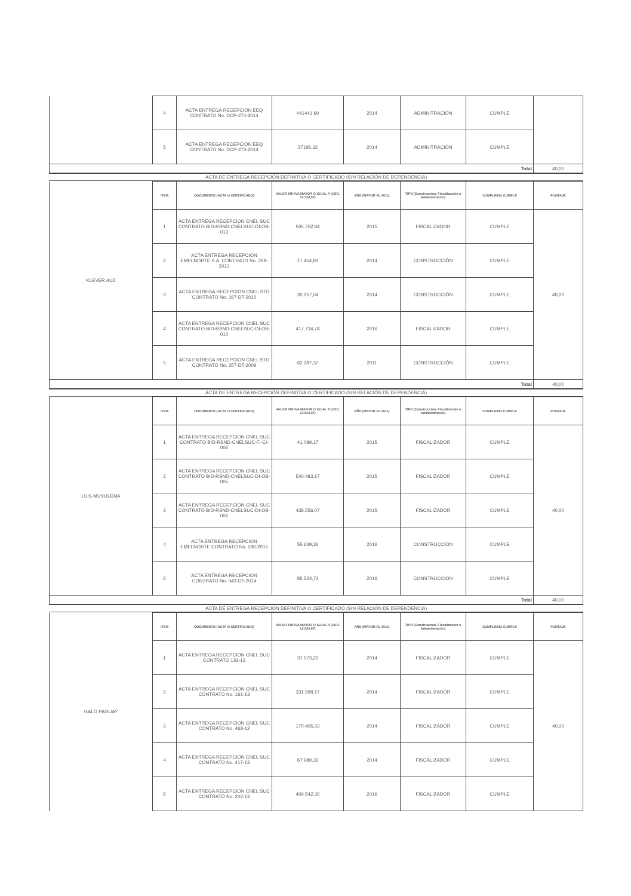| | 4 | ACTA ENTREGA RECEPCION EEQ CONTRATO No. DCP-274-2014 | 441441,60 | 2014 | ADMINITRACIÓN | CUMPLE | |
| | 5 | ACTA ENTREGA RECEPCION EEQ CONTRATO No. DCP-273-2014 | 37196,32 | 2014 | ADMINITRACIÓN | CUMPLE | |
| Total | | | | | | | 40,00 |
ACTA DE ENTREGA RECEPCIÓN DEFINITIVA O CERTIFICADO (SIN RELACIÓN DE DEPENDENCIA)
| KLEVER AUZ | ITEM | DOCUMENTO (ACTA O CERTIFICADO) | VALOR SIN IVA MAYOR O IGUAL A (USD. 12.524,07) | AÑO (MAYOR AL 2011) | TIPO (Construcción, Fiscalización o Administración) | CUMPLE/NO CUMPLE | PUNTAJE |
| | 1 | ACTA ENTREGA RECEPCION CNEL SUC CONTRATO BID-RSND-CNELSUC-DI-OB-013 | 505.752,84 | 2015 | FISCALIZADOR | CUMPLE | 40,00 |
| | 2 | ACTA ENTREGA RECEPCION EMELNORTE S.A. CONTRATO No. 269-2013 | 17.454,83 | 2014 | CONSTRUCCIÓN | CUMPLE | |
| | 3 | ACTA ENTREGA RECEPCION CNEL STD CONTRATO No. 167-DT-2010 | 30.057,04 | 2014 | CONSTRUCCIÓN | CUMPLE | |
| | 4 | ACTA ENTREGA RECEPCION CNEL SUC CONTRATO BID-RSND-CNELSUC-DI-OB-010 | 417.734,74 | 2016 | FISCALIZADOR | CUMPLE | |
| | 5 | ACTA ENTREGA RECEPCION CNEL STD CONTRATO No. 257-DT-2009 | 62.287,37 | 2011 | CONSTRUCCIÓN | CUMPLE | |
| Total | | | | | | | 40,00 |
ACTA DE ENTREGA RECEPCIÓN DEFINITIVA O CERTIFICADO (SIN RELACIÓN DE DEPENDENCIA)
| LUIS MUYULEMA | ITEM | DOCUMENTO (ACTA O CERTIFICADO) | VALOR SIN IVA MAYOR O IGUAL A (USD. 12.524,07) | AÑO (MAYOR AL 2011) | TIPO (Construcción, Fiscalización o Administración) | CUMPLE/NO CUMPLE | PUNTAJE |
| | 1 | ACTA ENTREGA RECEPCION CNEL SUC CONTRATO BID-RSND-CNELSUC-FI-CI-006 | 41.089,17 | 2015 | FISCALIZADOR | CUMPLE | 40,00 |
| | 2 | ACTA ENTREGA RECEPCION CNEL SUC CONTRATO BID-RSND-CNELSUC-DI-OB-005 | 540.483,17 | 2015 | FISCALIZADOR | CUMPLE | |
| | 3 | ACTA ENTREGA RECEPCION CNEL SUC CONTRATO BID-RSND-CNELSUC-DI-OB-002 | 438.556,07 | 2015 | FISCALIZADOR | CUMPLE | |
| | 4 | ACTA ENTREGA RECEPCION EMELNORTE CONTRATO No. 280-2015 | 55.639,36 | 2016 | CONSTRUCCION | CUMPLE | |
| | 5 | ACTA ENTREGA RECEPCION CONTRATO No. 043-DT-2014 | 85.523,72 | 2016 | CONSTRUCCION | CUMPLE | |
| Total | | | | | | | 40,00 |
ACTA DE ENTREGA RECEPCIÓN DEFINITIVA O CERTIFICADO (SIN RELACIÓN DE DEPENDENCIA)
| GALO PAGUAY | ITEM | DOCUMENTO (ACTA O CERTIFICADO) | VALOR SIN IVA MAYOR O IGUAL A (USD. 12.524,07) | AÑO (MAYOR AL 2011) | TIPO (Construcción, Fiscalización o Administración) | CUMPLE/NO CUMPLE | PUNTAJE |
| | 1 | ACTA ENTREGA RECEPCION CNEL SUC CONTRATO 133-13 | 37.573,22 | 2014 | FISCALIZADOR | CUMPLE | 40,00 |
| | 2 | ACTA ENTREGA RECEPCION CNEL SUC CONTRATO No. 161-13 | 331.998,17 | 2014 | FISCALIZADOR | CUMPLE | |
| | 3 | ACTA ENTREGA RECEPCION CNEL SUC CONTRATO No. 468-12 | 170.405,33 | 2014 | FISCALIZADOR | CUMPLE | |
| | 4 | ACTA ENTREGA RECEPCION CNEL SUC CONTRATO No. 417-13 | 67.980,36 | 2014 | FISCALIZADOR | CUMPLE | |
| | 5 | ACTA ENTREGA RECEPCION CNEL SUC CONTRATO No. 242-13 | 409.542,30 | 2016 | FISCALIZADOR | CUMPLE | |